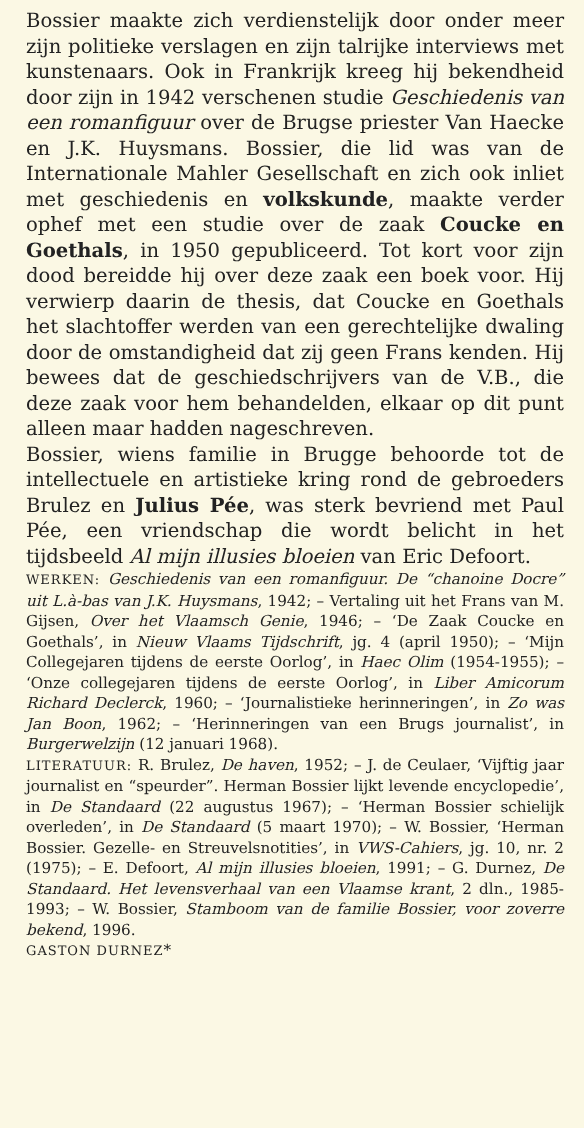Bossier maakte zich verdienstelijk door onder meer zijn politieke verslagen en zijn talrijke interviews met kunstenaars. Ook in Frankrijk kreeg hij bekendheid door zijn in 1942 verschenen studie Geschiedenis van een romanfiguur over de Brugse priester Van Haecke en J.K. Huysmans. Bossier, die lid was van de Internationale Mahler Gesellschaft en zich ook inliet met geschiedenis en volkskunde, maakte verder ophef met een studie over de zaak Coucke en Goethals, in 1950 gepubliceerd. Tot kort voor zijn dood bereidde hij over deze zaak een boek voor. Hij verwierp daarin de thesis, dat Coucke en Goethals het slachtoffer werden van een gerechtelijke dwaling door de omstandigheid dat zij geen Frans kenden. Hij bewees dat de geschiedschrijvers van de V.B., die deze zaak voor hem behandelden, elkaar op dit punt alleen maar hadden nageschreven.
Bossier, wiens familie in Brugge behoorde tot de intellectuele en artistieke kring rond de gebroeders Brulez en Julius Pée, was sterk bevriend met Paul Pée, een vriendschap die wordt belicht in het tijdsbeeld Al mijn illusies bloeien van Eric Defoort.
WERKEN: Geschiedenis van een romanfiguur. De “chanoine Docre” uit L.à-bas van J.K. Huysmans, 1942; – Vertaling uit het Frans van M. Gijsen, Over het Vlaamsch Genie, 1946; – ‘De Zaak Coucke en Goethals’, in Nieuw Vlaams Tijdschrift, jg. 4 (april 1950); – ‘Mijn Collegejaren tijdens de eerste Oorlog’, in Haec Olim (1954-1955); – ‘Onze collegejaren tijdens de eerste Oorlog’, in Liber Amicorum Richard Declerck, 1960; – ‘Journalistieke herinneringen’, in Zo was Jan Boon, 1962; – ‘Herinneringen van een Brugs journalist’, in Burgerwelzijn (12 januari 1968).
LITERATUUR: R. Brulez, De haven, 1952; – J. de Ceulaer, ‘Vijftig jaar journalist en “speurder”. Herman Bossier lijkt levende encyclopedie’, in De Standaard (22 augustus 1967); – ‘Herman Bossier schielijk overleden’, in De Standaard (5 maart 1970); – W. Bossier, ‘Herman Bossier. Gezelle- en Streuvelsnotities’, in VWS-Cahiers, jg. 10, nr. 2 (1975); – E. Defoort, Al mijn illusies bloeien, 1991; – G. Durnez, De Standaard. Het levensverhaal van een Vlaamse krant, 2 dln., 1985-1993; – W. Bossier, Stamboom van de familie Bossier, voor zoverre bekend, 1996.
GASTON DURNEZ*